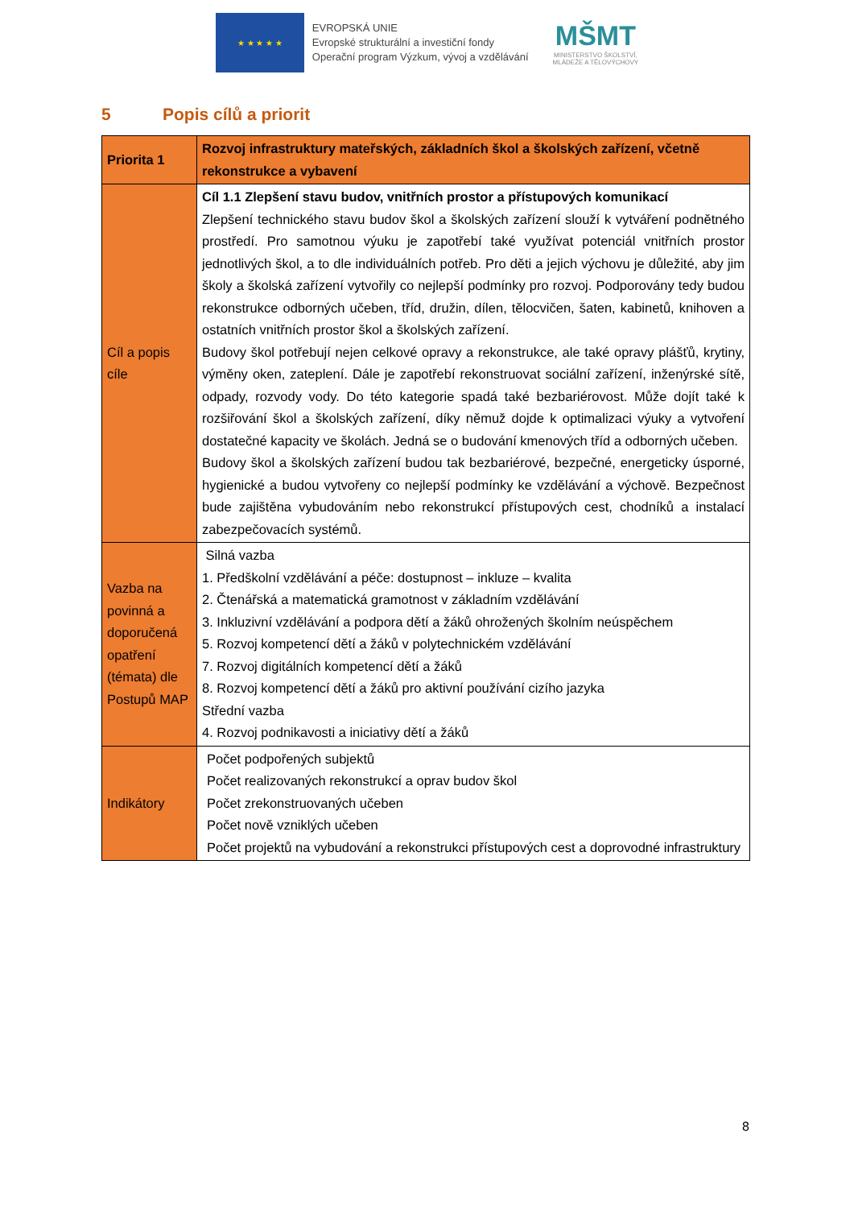★ ★ ★ ★ ★
EVROPSKÁ UNIE
Evropské strukturální a investiční fondy
Operační program Výzkum, vývoj a vzdělávání
MŠMT
MINISTERSTVO ŠKOLSTVÍ,
MLÁDEŽE A TĚLOVÝCHOVY
5 Popis cílů a priorit
| Priorita 1 | Rozvoj infrastruktury mateřských, základních škol a školských zařízení, včetně rekonstrukce a vybavení |
| Cíl a popis cíle | Cíl 1.1 Zlepšení stavu budov, vnitřních prostor a přístupových komunikací Zlepšení technického stavu budov škol a školských zařízení slouží k vytváření podnětného prostředí. Pro samotnou výuku je zapotřebí také využívat potenciál vnitřních prostor jednotlivých škol, a to dle individuálních potřeb. Pro děti a jejich výchovu je důležité, aby jim školy a školská zařízení vytvořily co nejlepší podmínky pro rozvoj. Podporovány tedy budou rekonstrukce odborných učeben, tříd, družin, dílen, tělocvičen, šaten, kabinetů, knihoven a ostatních vnitřních prostor škol a školských zařízení. Budovy škol potřebují nejen celkové opravy a rekonstrukce, ale také opravy plášťů, krytiny, výměny oken, zateplení. Dále je zapotřebí rekonstruovat sociální zařízení, inženýrské sítě, odpady, rozvody vody. Do této kategorie spadá také bezbariérovost. Může dojít také k rozšiřování škol a školských zařízení, díky němuž dojde k optimalizaci výuky a vytvoření dostatečné kapacity ve školách. Jedná se o budování kmenových tříd a odborných učeben. Budovy škol a školských zařízení budou tak bezbariérové, bezpečné, energeticky úsporné, hygienické a budou vytvořeny co nejlepší podmínky ke vzdělávání a výchově. Bezpečnost bude zajištěna vybudováním nebo rekonstrukcí přístupových cest, chodníků a instalací zabezpečovacích systémů. |
| Vazba na povinná a doporučená opatření (témata) dle Postupů MAP | Silná vazba 1. Předškolní vzdělávání a péče: dostupnost – inkluze – kvalita 2. Čtenářská a matematická gramotnost v základním vzdělávání 3. Inkluzivní vzdělávání a podpora dětí a žáků ohrožených školním neúspěchem 5. Rozvoj kompetencí dětí a žáků v polytechnickém vzdělávání 7. Rozvoj digitálních kompetencí dětí a žáků 8. Rozvoj kompetencí dětí a žáků pro aktivní používání cizího jazyka Střední vazba 4. Rozvoj podnikavosti a iniciativy dětí a žáků |
| Indikátory | Počet podpořených subjektů Počet realizovaných rekonstrukcí a oprav budov škol Počet zrekonstruovaných učeben Počet nově vzniklých učeben Počet projektů na vybudování a rekonstrukci přístupových cest a doprovodné infrastruktury |
8